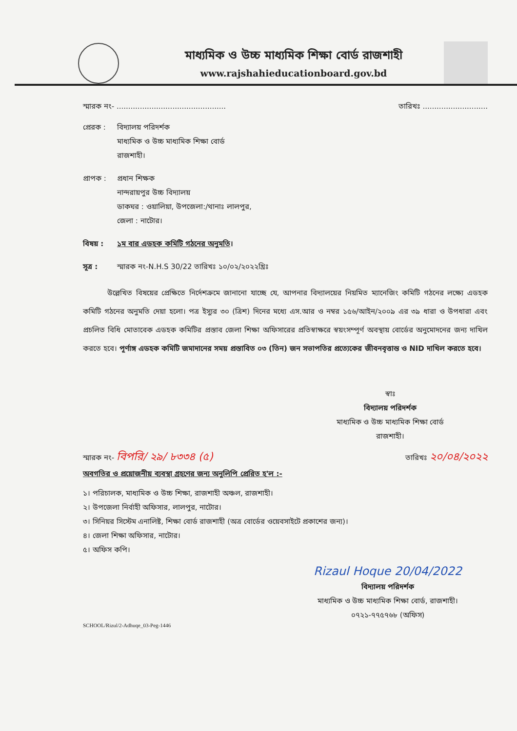মাধ্যমিক ও উচ্চ মাধ্যমিক শিক্ষা বোর্ড রাজশাহী
www.rajshahieducationboard.gov.bd
স্মারক নং- ............................................... তারিখঃ ............................
প্রেরক : বিদ্যালয় পরিদর্শক
মাধ্যমিক ও উচ্চ মাধ্যমিক শিক্ষা বোর্ড
রাজশাহী।
প্রাপক : প্রধান শিক্ষক
নান্দরায়পুর উচ্চ বিদ্যালয়
ডাকঘর : ওয়ালিয়া, উপজেলা:/থানাঃ লালপুর,
জেলা : নাটোর।
বিষয় : ১ম বার এডহক কমিটি গঠনের অনুমতি।
সূত্র : স্মারক নং-N.H.S 30/22 তারিখঃ ১০/০২/২০২২খ্রিঃ
উল্লেখিত বিষয়ের প্রেক্ষিতে নির্দেশক্রমে জানানো যাচ্ছে যে, আপনার বিদ্যালয়ের নিয়মিত ম্যানেজিং কমিটি গঠনের লক্ষ্যে এডহক কমিটি গঠনের অনুমতি দেয়া হলো। পত্র ইস্যুর ৩০ (ত্রিশ) দিনের মধ্যে এস.আর ও নম্বর ১৫৬/আইন/২০০৯ এর ৩৯ ধারা ও উপধারা এবং প্রচলিত বিধি মোতাবেক এডহক কমিটির প্রস্তাব জেলা শিক্ষা অফিসারের প্রতিস্বাক্ষরে স্বয়ংসম্পূর্ণ অবস্থায় বোর্ডের অনুমোদনের জন্য দাখিল করতে হবে। পূর্ণাঙ্গ এডহক কমিটি জমাদানের সময় প্রস্তাবিত ০৩ (তিন) জন সভাপতির প্রত্যেকের জীবনবৃত্তান্ত ও NID দাখিল করতে হবে।
স্বাঃ
বিদ্যালয় পরিদর্শক
মাধ্যমিক ও উচ্চ মাধ্যমিক শিক্ষা বোর্ড
রাজশাহী।
স্মারক নং- বিপরি/ ২৯/ ৮৩৩৪ (৫) তারিখঃ ২০/০৪/২০২২
অবগতির ও প্রয়োজনীয় ব্যবস্থা গ্রহণের জন্য অনুলিপি প্রেরিত হ'ল :-
১। পরিচালক, মাধ্যমিক ও উচ্চ শিক্ষা, রাজশাহী অঞ্চল, রাজশাহী।
২। উপজেলা নির্বাহী অফিসার, লালপুর, নাটোর।
৩। সিনিয়র সিস্টেম এনালিষ্ট, শিক্ষা বোর্ড রাজশাহী (অত্র বোর্ডের ওয়েবসাইটে প্রকাশের জন্য)।
৪। জেলা শিক্ষা অফিসার, নাটোর।
৫। অফিস কপি।
Rizaul Hoque 20/04/2022
বিদ্যালয় পরিদর্শক
মাধ্যমিক ও উচ্চ মাধ্যমিক শিক্ষা বোর্ড, রাজশাহী।
০৭২১-৭৭৫৭৬৮ (অফিস)
SCHOOL/Rizul/2-Adhuqe_03-Peg-1446